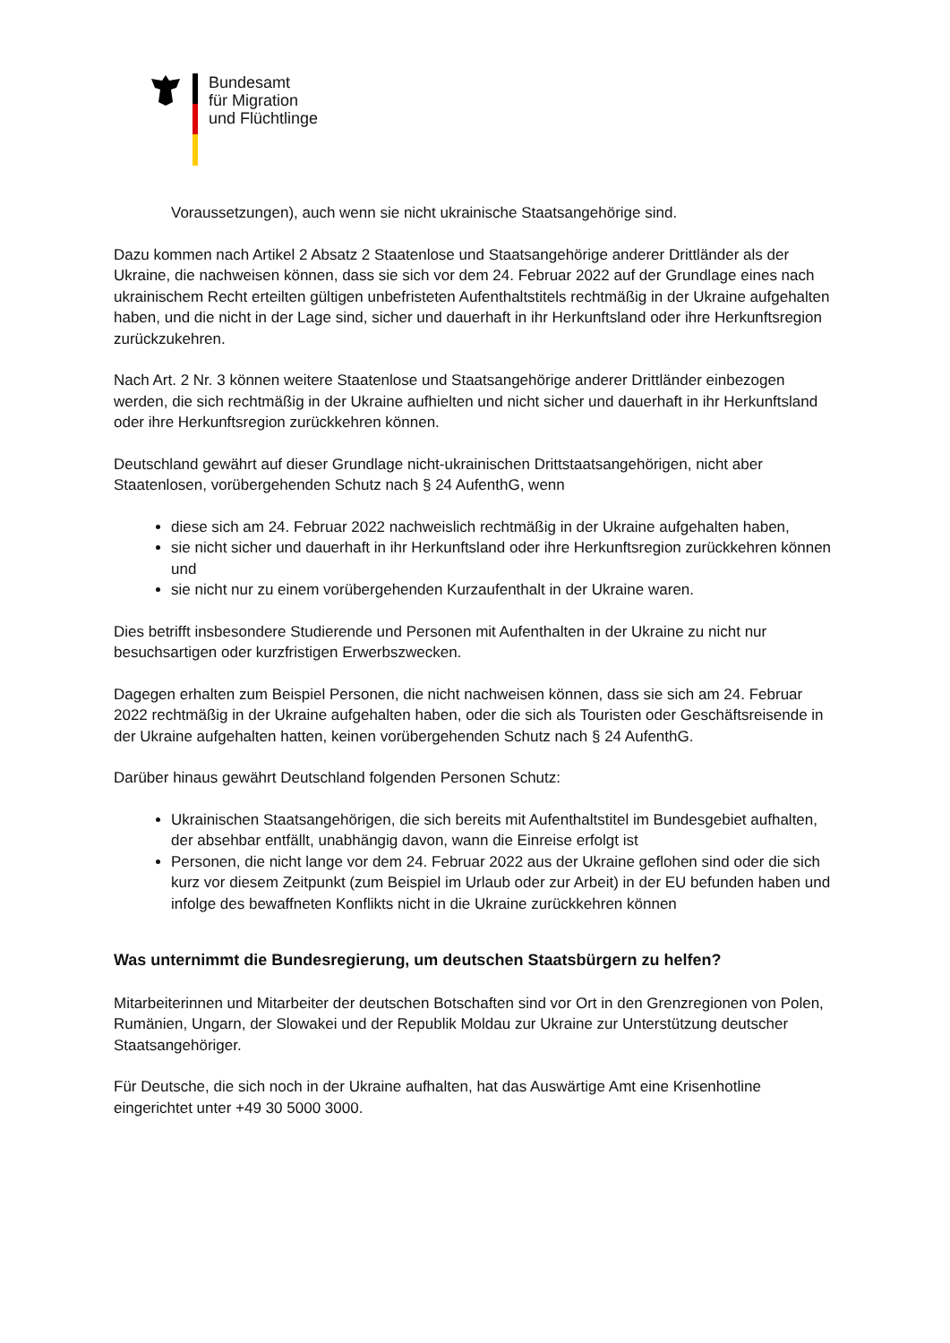Bundesamt
für Migration
und Flüchtlinge
Voraussetzungen), auch wenn sie nicht ukrainische Staatsangehörige sind.
Dazu kommen nach Artikel 2 Absatz 2 Staatenlose und Staatsangehörige anderer Drittländer als der Ukraine, die nachweisen können, dass sie sich vor dem 24. Februar 2022 auf der Grundlage eines nach ukrainischem Recht erteilten gültigen unbefristeten Aufenthaltstitels rechtmäßig in der Ukraine aufgehalten haben, und die nicht in der Lage sind, sicher und dauerhaft in ihr Herkunftsland oder ihre Herkunftsregion zurückzukehren.
Nach Art. 2 Nr. 3 können weitere Staatenlose und Staatsangehörige anderer Drittländer einbezogen werden, die sich rechtmäßig in der Ukraine aufhielten und nicht sicher und dauerhaft in ihr Herkunftsland oder ihre Herkunftsregion zurückkehren können.
Deutschland gewährt auf dieser Grundlage nicht-ukrainischen Drittstaatsangehörigen, nicht aber Staatenlosen, vorübergehenden Schutz nach § 24 AufenthG, wenn
diese sich am 24. Februar 2022 nachweislich rechtmäßig in der Ukraine aufgehalten haben,
sie nicht sicher und dauerhaft in ihr Herkunftsland oder ihre Herkunftsregion zurückkehren können und
sie nicht nur zu einem vorübergehenden Kurzaufenthalt in der Ukraine waren.
Dies betrifft insbesondere Studierende und Personen mit Aufenthalten in der Ukraine zu nicht nur besuchsartigen oder kurzfristigen Erwerbszwecken.
Dagegen erhalten zum Beispiel Personen, die nicht nachweisen können, dass sie sich am 24. Februar 2022 rechtmäßig in der Ukraine aufgehalten haben, oder die sich als Touristen oder Geschäftsreisende in der Ukraine aufgehalten hatten, keinen vorübergehenden Schutz nach § 24 AufenthG.
Darüber hinaus gewährt Deutschland folgenden Personen Schutz:
Ukrainischen Staatsangehörigen, die sich bereits mit Aufenthaltstitel im Bundesgebiet aufhalten, der absehbar entfällt, unabhängig davon, wann die Einreise erfolgt ist
Personen, die nicht lange vor dem 24. Februar 2022 aus der Ukraine geflohen sind oder die sich kurz vor diesem Zeitpunkt (zum Beispiel im Urlaub oder zur Arbeit) in der EU befunden haben und infolge des bewaffneten Konflikts nicht in die Ukraine zurückkehren können
Was unternimmt die Bundesregierung, um deutschen Staatsbürgern zu helfen?
Mitarbeiterinnen und Mitarbeiter der deutschen Botschaften sind vor Ort in den Grenzregionen von Polen, Rumänien, Ungarn, der Slowakei und der Republik Moldau zur Ukraine zur Unterstützung deutscher Staatsangehöriger.
Für Deutsche, die sich noch in der Ukraine aufhalten, hat das Auswärtige Amt eine Krisenhotline eingerichtet unter +49 30 5000 3000.